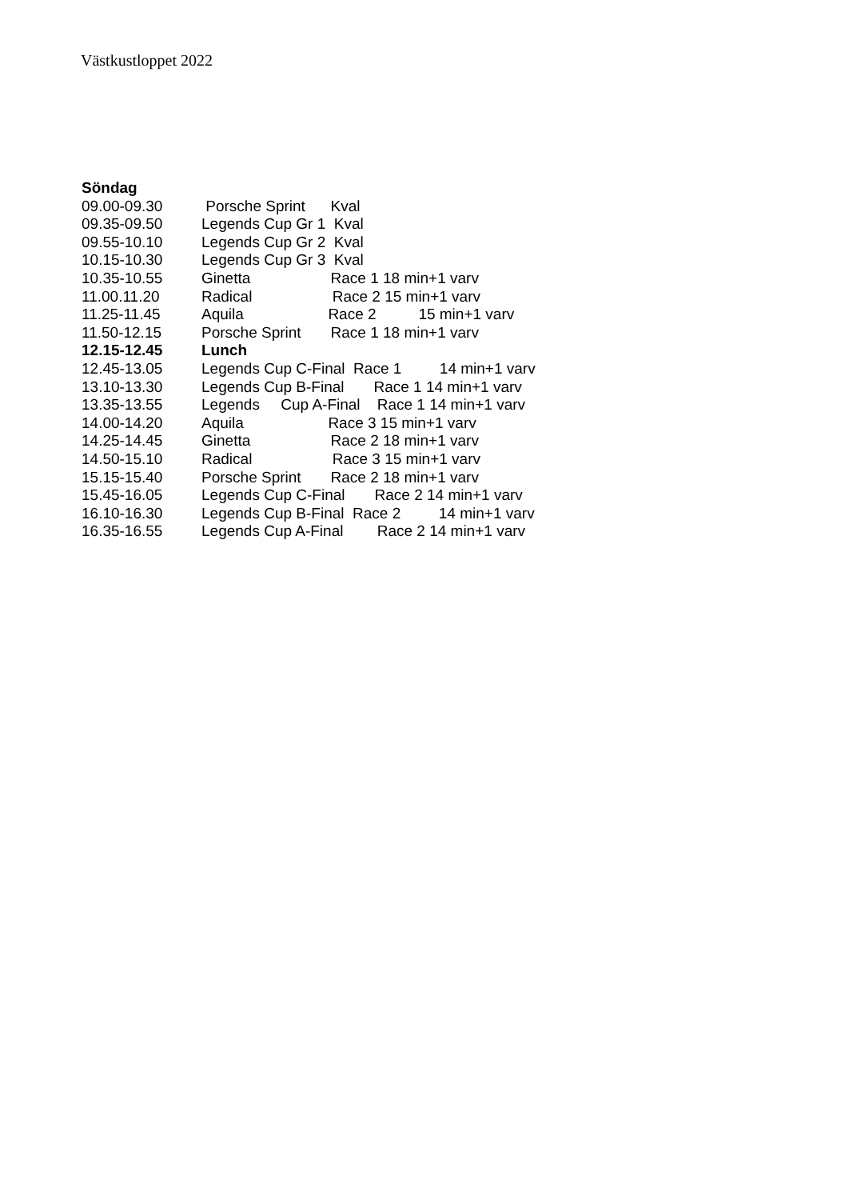Västkustloppet 2022
Söndag
09.00-09.30 Porsche Sprint Kval
09.35-09.50 Legends Cup Gr 1 Kval
09.55-10.10 Legends Cup Gr 2 Kval
10.15-10.30 Legends Cup Gr 3 Kval
10.35-10.55 Ginetta Race 1 18 min+1 varv
11.00.11.20 Radical Race 2 15 min+1 varv
11.25-11.45 Aquila Race 2 15 min+1 varv
11.50-12.15 Porsche Sprint Race 1 18 min+1 varv
12.15-12.45 Lunch
12.45-13.05 Legends Cup C-Final Race 1 14 min+1 varv
13.10-13.30 Legends Cup B-Final Race 1 14 min+1 varv
13.35-13.55 Legends Cup A-Final Race 1 14 min+1 varv
14.00-14.20 Aquila Race 3 15 min+1 varv
14.25-14.45 Ginetta Race 2 18 min+1 varv
14.50-15.10 Radical Race 3 15 min+1 varv
15.15-15.40 Porsche Sprint Race 2 18 min+1 varv
15.45-16.05 Legends Cup C-Final Race 2 14 min+1 varv
16.10-16.30 Legends Cup B-Final Race 2 14 min+1 varv
16.35-16.55 Legends Cup A-Final Race 2 14 min+1 varv